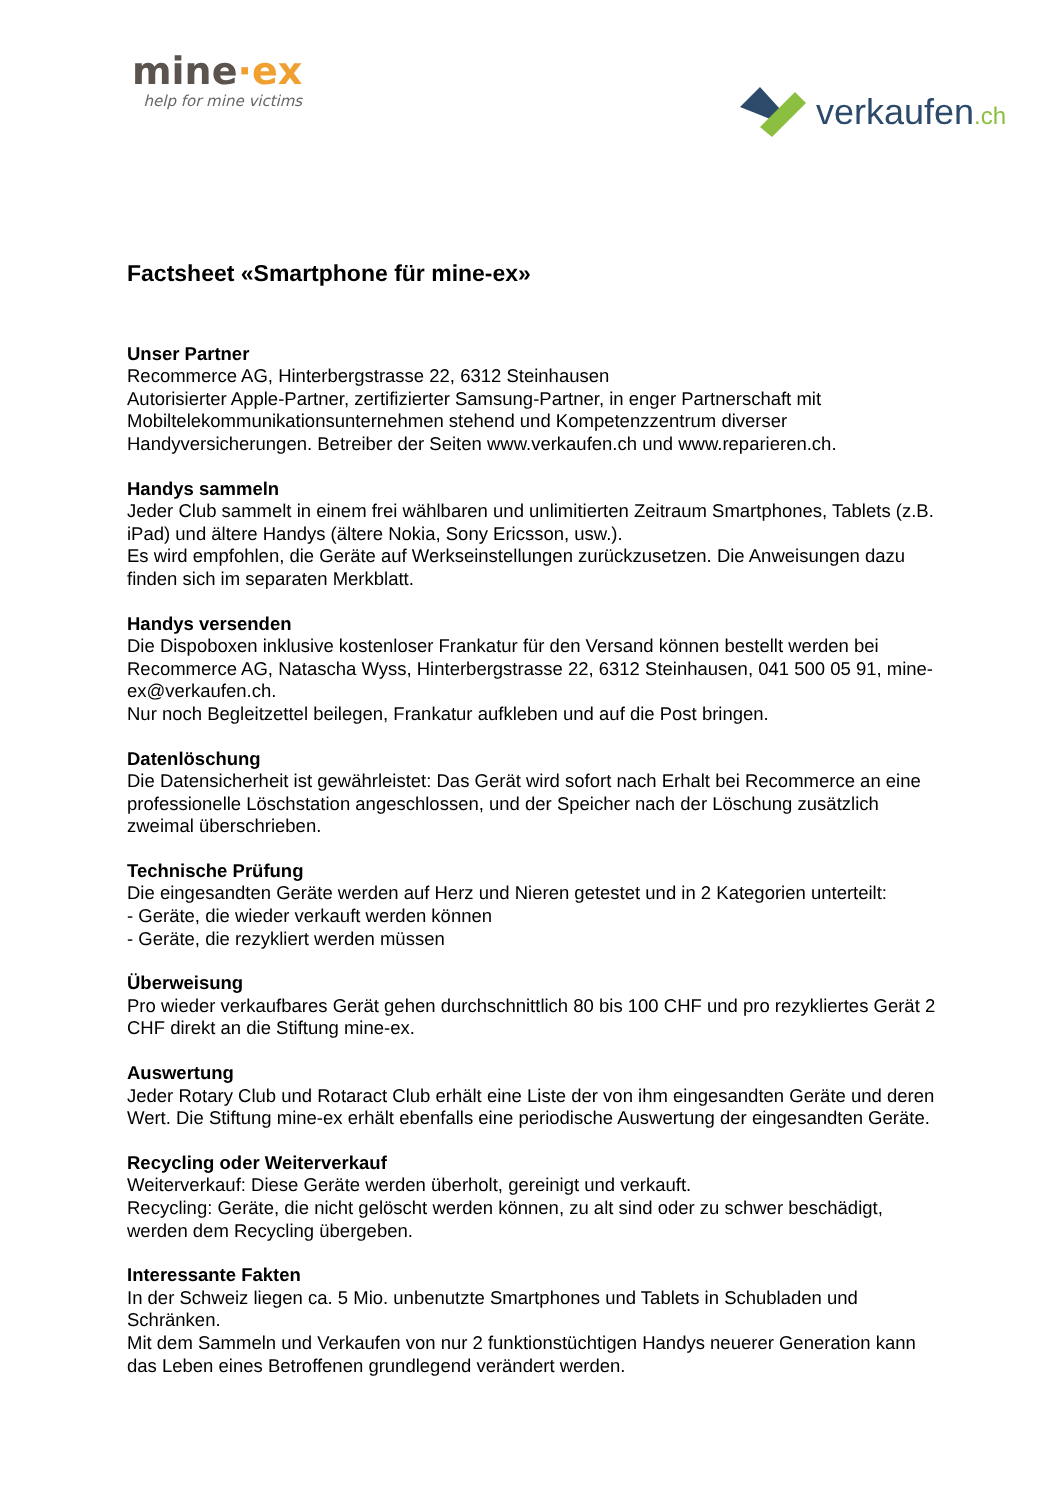mine·ex
help for mine victims
verkaufen.ch
Factsheet «Smartphone für mine-ex»
Unser Partner
Recommerce AG, Hinterbergstrasse 22, 6312 Steinhausen
Autorisierter Apple-Partner, zertifizierter Samsung-Partner, in enger Partnerschaft mit Mobiltelekommunikationsunternehmen stehend und Kompetenzzentrum diverser Handyversicherungen. Betreiber der Seiten www.verkaufen.ch und www.reparieren.ch.
Handys sammeln
Jeder Club sammelt in einem frei wählbaren und unlimitierten Zeitraum Smartphones, Tablets (z.B. iPad) und ältere Handys (ältere Nokia, Sony Ericsson, usw.).
Es wird empfohlen, die Geräte auf Werkseinstellungen zurückzusetzen. Die Anweisungen dazu finden sich im separaten Merkblatt.
Handys versenden
Die Dispoboxen inklusive kostenloser Frankatur für den Versand können bestellt werden bei Recommerce AG, Natascha Wyss, Hinterbergstrasse 22, 6312 Steinhausen, 041 500 05 91, mine-ex@verkaufen.ch.
Nur noch Begleitzettel beilegen, Frankatur aufkleben und auf die Post bringen.
Datenlöschung
Die Datensicherheit ist gewährleistet: Das Gerät wird sofort nach Erhalt bei Recommerce an eine professionelle Löschstation angeschlossen, und der Speicher nach der Löschung zusätzlich zweimal überschrieben.
Technische Prüfung
Die eingesandten Geräte werden auf Herz und Nieren getestet und in 2 Kategorien unterteilt:
- Geräte, die wieder verkauft werden können
- Geräte, die rezykliert werden müssen
Überweisung
Pro wieder verkaufbares Gerät gehen durchschnittlich 80 bis 100 CHF und pro rezykliertes Gerät 2 CHF direkt an die Stiftung mine-ex.
Auswertung
Jeder Rotary Club und Rotaract Club erhält eine Liste der von ihm eingesandten Geräte und deren Wert. Die Stiftung mine-ex erhält ebenfalls eine periodische Auswertung der eingesandten Geräte.
Recycling oder Weiterverkauf
Weiterverkauf: Diese Geräte werden überholt, gereinigt und verkauft.
Recycling: Geräte, die nicht gelöscht werden können, zu alt sind oder zu schwer beschädigt, werden dem Recycling übergeben.
Interessante Fakten
In der Schweiz liegen ca. 5 Mio. unbenutzte Smartphones und Tablets in Schubladen und Schränken.
Mit dem Sammeln und Verkaufen von nur 2 funktionstüchtigen Handys neuerer Generation kann das Leben eines Betroffenen grundlegend verändert werden.